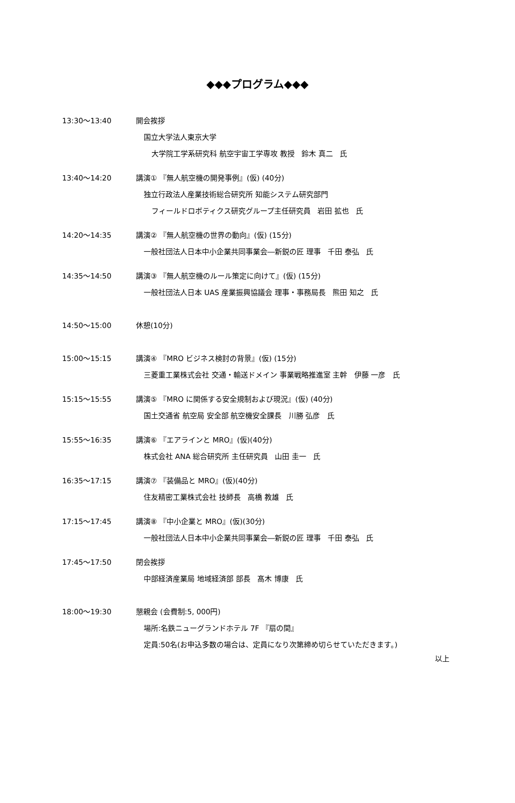◆◆◆プログラム◆◆◆
13:30～13:40 開会挨拶
国立大学法人東京大学
大学院工学系研究科 航空宇宙工学専攻 教授 鈴木 真二 氏
13:40～14:20 講演① 『無人航空機の開発事例』(仮) (40分)
独立行政法人産業技術総合研究所 知能システム研究部門
フィールドロボティクス研究グループ主任研究員 岩田 拡也 氏
14:20～14:35 講演② 『無人航空機の世界の動向』(仮) (15分)
一般社団法人日本中小企業共同事業会―新鋭の匠 理事 千田 泰弘 氏
14:35～14:50 講演③ 『無人航空機のルール策定に向けて』(仮) (15分)
一般社団法人日本 UAS 産業振興協議会 理事・事務局長 熊田 知之 氏
14:50～15:00 休憩(10分)
15:00～15:15 講演④ 『MRO ビジネス検討の背景』(仮) (15分)
三菱重工業株式会社 交通・輸送ドメイン 事業戦略推進室 主幹 伊藤 一彦 氏
15:15～15:55 講演⑤ 『MRO に関係する安全規制および現況』(仮) (40分)
国土交通省 航空局 安全部 航空機安全課長 川勝 弘彦 氏
15:55～16:35 講演⑥ 『エアラインと MRO』(仮)(40分)
株式会社 ANA 総合研究所 主任研究員 山田 圭一 氏
16:35～17:15 講演⑦ 『装備品と MRO』(仮)(40分)
住友精密工業株式会社 技師長 高橋 教雄 氏
17:15～17:45 講演⑧ 『中小企業と MRO』(仮)(30分)
一般社団法人日本中小企業共同事業会―新鋭の匠 理事 千田 泰弘 氏
17:45～17:50 閉会挨拶
中部経済産業局 地域経済部 部長 髙木 博康 氏
18:00～19:30 懇親会 (会費制:5, 000円)
場所:名鉄ニューグランドホテル 7F 『扇の間』
定員:50名(お申込多数の場合は、定員になり次第締め切らせていただきます。)
以上